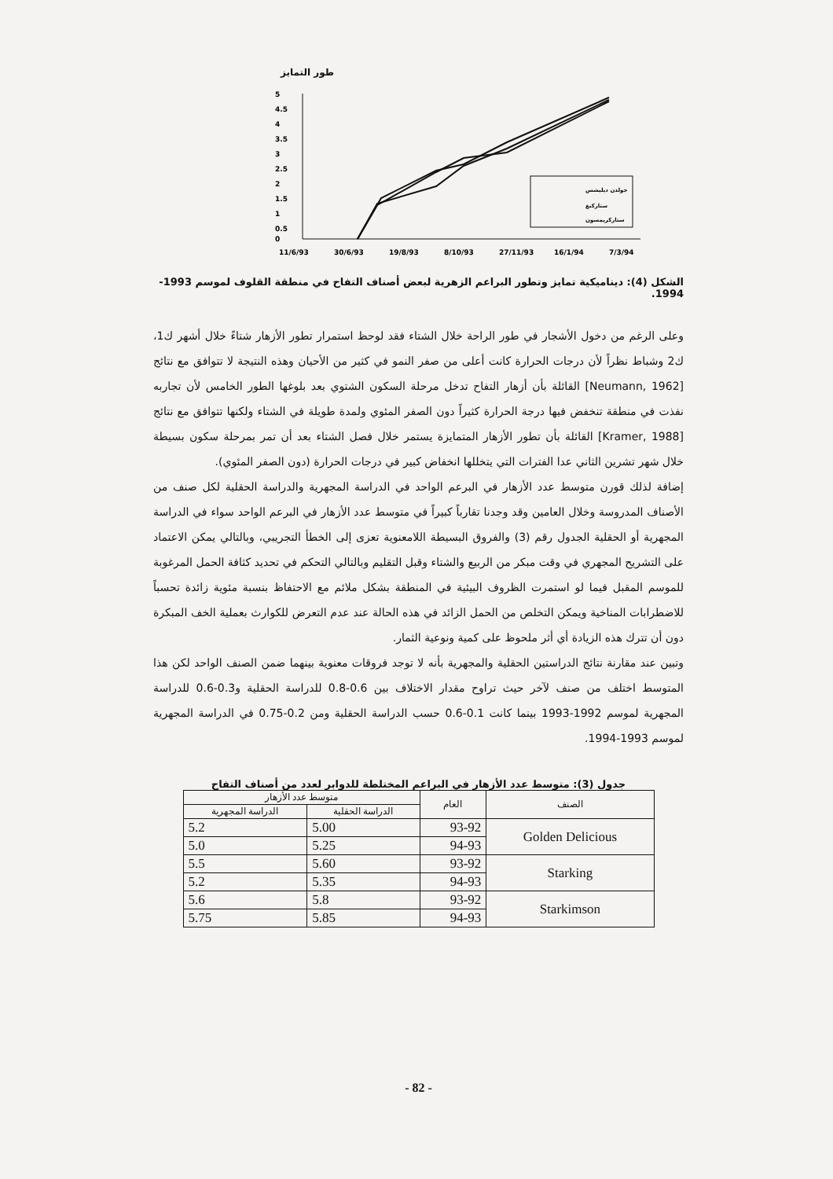طور التمايز
5
4.5
4
3.5
3
2.5
2
1.5
1
0.5
0
11/6/93
30/6/93
19/8/93
8/10/93
27/11/93
16/1/94
7/3/94
جولدن ديليشس
ستاركنغ
ستاركريمسون
الشكل (4): ديناميكية تمايز وتطور البراعم الزهرية لبعض أصناف التفاح في منطقة القلوف لموسم 1993-1994.
وعلى الرغم من دخول الأشجار في طور الراحة خلال الشتاء فقد لوحظ استمرار تطور الأزهار شتاءً خلال أشهر ك1، ك2 وشباط نظراً لأن درجات الحرارة كانت أعلى من صفر النمو في كثير من الأحيان وهذه النتيجة لا تتوافق مع نتائج [Neumann, 1962] القائلة بأن أزهار التفاح تدخل مرحلة السكون الشتوي بعد بلوغها الطور الخامس لأن تجاربه نفذت في منطقة تنخفض فيها درجة الحرارة كثيراً دون الصفر المئوي ولمدة طويلة في الشتاء ولكنها تتوافق مع نتائج [Kramer, 1988] القائلة بأن تطور الأزهار المتمايزة يستمر خلال فصل الشتاء بعد أن تمر بمرحلة سكون بسيطة خلال شهر تشرين الثاني عدا الفترات التي يتخللها انخفاض كبير في درجات الحرارة (دون الصفر المئوي).
إضافة لذلك قورن متوسط عدد الأزهار في البرعم الواحد في الدراسة المجهرية والدراسة الحقلية لكل صنف من الأصناف المدروسة وخلال العامين وقد وجدنا تقارباً كبيراً في متوسط عدد الأزهار في البرعم الواحد سواء في الدراسة المجهرية أو الحقلية الجدول رقم (3) والفروق البسيطة اللامعنوية تعزى إلى الخطأ التجريبي، وبالتالي يمكن الاعتماد على التشريح المجهري في وقت مبكر من الربيع والشتاء وقبل التقليم وبالتالي التحكم في تحديد كثافة الحمل المرغوبة للموسم المقبل فيما لو استمرت الظروف البيئية في المنطقة بشكل ملائم مع الاحتفاظ بنسبة مئوية زائدة تحسباً للاضطرابات المناخية ويمكن التخلص من الحمل الزائد في هذه الحالة عند عدم التعرض للكوارث بعملية الخف المبكرة دون أن تترك هذه الزيادة أي أثر ملحوظ على كمية ونوعية الثمار.
وتبين عند مقارنة نتائج الدراستين الحقلية والمجهرية بأنه لا توجد فروقات معنوية بينهما ضمن الصنف الواحد لكن هذا المتوسط اختلف من صنف لآخر حيث تراوح مقدار الاختلاف بين 0.6-0.8 للدراسة الحقلية و0.3-0.6 للدراسة المجهرية لموسم 1992-1993 بينما كانت 0.1-0.6 حسب الدراسة الحقلية ومن 0.2-0.75 في الدراسة المجهرية لموسم 1993-1994.
جدول (3): متوسط عدد الأزهار في البراعم المختلطة للدوابر لعدد من أصناف التفاح
| الصنف | العام | متوسط عدد الأزهار | |
| --- | --- | --- | --- |
| | | الدراسة الحقلية | الدراسة المجهرية |
| Golden Delicious | 93-92 | 5.00 | 5.2 |
| | 94-93 | 5.25 | 5.0 |
| Starking | 93-92 | 5.60 | 5.5 |
| | 94-93 | 5.35 | 5.2 |
| Starkimson | 93-92 | 5.8 | 5.6 |
| | 94-93 | 5.85 | 5.75 |
- 82 -